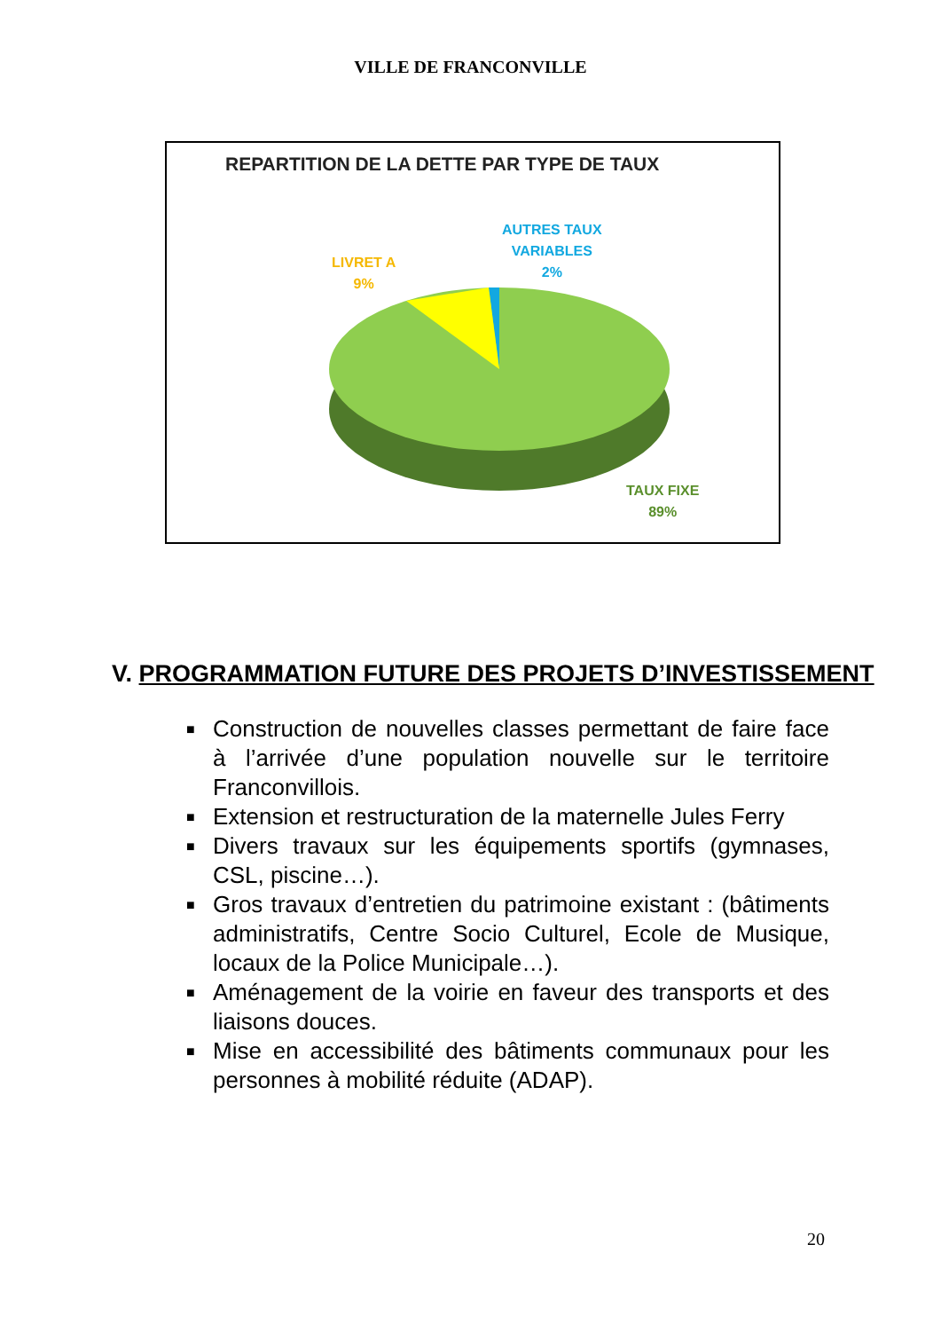VILLE DE FRANCONVILLE
REPARTITION DE LA DETTE PAR TYPE DE TAUX
AUTRES TAUX
VARIABLES
2%
LIVRET A
9%
TAUX FIXE
89%
V. PROGRAMMATION FUTURE DES PROJETS D’INVESTISSEMENT
■ Construction de nouvelles classes permettant de faire face à l’arrivée d’une population nouvelle sur le territoire Franconvillois.
■ Extension et restructuration de la maternelle Jules Ferry
■ Divers travaux sur les équipements sportifs (gymnases, CSL, piscine…).
■ Gros travaux d’entretien du patrimoine existant : (bâtiments administratifs, Centre Socio Culturel, Ecole de Musique, locaux de la Police Municipale…).
■ Aménagement de la voirie en faveur des transports et des liaisons douces.
■ Mise en accessibilité des bâtiments communaux pour les personnes à mobilité réduite (ADAP).
20